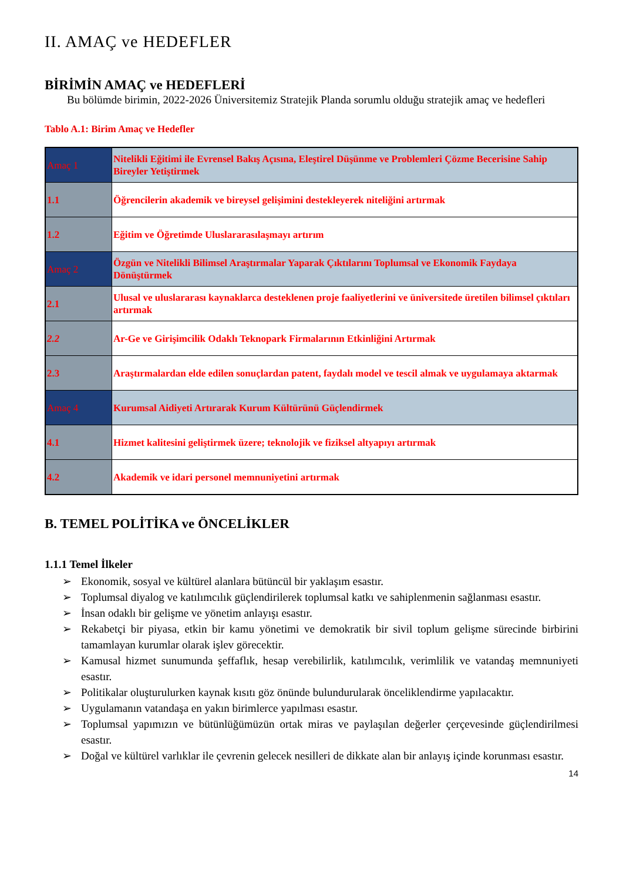II. AMAÇ ve HEDEFLER
BİRİMİN AMAÇ ve HEDEFLERİ
Bu bölümde birimin, 2022-2026 Üniversitemiz Stratejik Planda sorumlu olduğu stratejik amaç ve hedefleri
Tablo A.1: Birim Amaç ve Hedefler
| Amaç 1 | Nitelikli Eğitimi ile Evrensel Bakış Açısına, Eleştirel Düşünme ve Problemleri Çözme Becerisine Sahip Bireyler Yetiştirmek |
| 1.1 | Öğrencilerin akademik ve bireysel gelişimini destekleyerek niteliğini artırmak |
| 1.2 | Eğitim ve Öğretimde Uluslararasılaşmayı artırım |
| Amaç 2 | Özgün ve Nitelikli Bilimsel Araştırmalar Yaparak Çıktılarını Toplumsal ve Ekonomik Faydaya Dönüştürmek |
| 2.1 | Ulusal ve uluslararası kaynaklarca desteklenen proje faaliyetlerini ve üniversitede üretilen bilimsel çıktıları artırmak |
| 2.2 | Ar-Ge ve Girişimcilik Odaklı Teknopark Firmalarının Etkinliğini Artırmak |
| 2.3 | Araştırmalardan elde edilen sonuçlardan patent, faydalı model ve tescil almak ve uygulamaya aktarmak |
| Amaç 4 | Kurumsal Aidiyeti Artırarak Kurum Kültürünü Güçlendirmek |
| 4.1 | Hizmet kalitesini geliştirmek üzere; teknolojik ve fiziksel altyapıyı artırmak |
| 4.2 | Akademik ve idari personel memnuniyetini artırmak |
B. TEMEL POLİTİKA ve ÖNCELİKLER
1.1.1 Temel İlkeler
➢ Ekonomik, sosyal ve kültürel alanlara bütüncül bir yaklaşım esastır.
➢ Toplumsal diyalog ve katılımcılık güçlendirilerek toplumsal katkı ve sahiplenmenin sağlanması esastır.
➢ İnsan odaklı bir gelişme ve yönetim anlayışı esastır.
➢ Rekabetçi bir piyasa, etkin bir kamu yönetimi ve demokratik bir sivil toplum gelişme sürecinde birbirini tamamlayan kurumlar olarak işlev görecektir.
➢ Kamusal hizmet sunumunda şeffaflık, hesap verebilirlik, katılımcılık, verimlilik ve vatandaş memnuniyeti esastır.
➢ Politikalar oluşturulurken kaynak kısıtı göz önünde bulundurularak önceliklendirme yapılacaktır.
➢ Uygulamanın vatandaşa en yakın birimlerce yapılması esastır.
➢ Toplumsal yapımızın ve bütünlüğümüzün ortak miras ve paylaşılan değerler çerçevesinde güçlendirilmesi esastır.
➢ Doğal ve kültürel varlıklar ile çevrenin gelecek nesilleri de dikkate alan bir anlayış içinde korunması esastır.
14